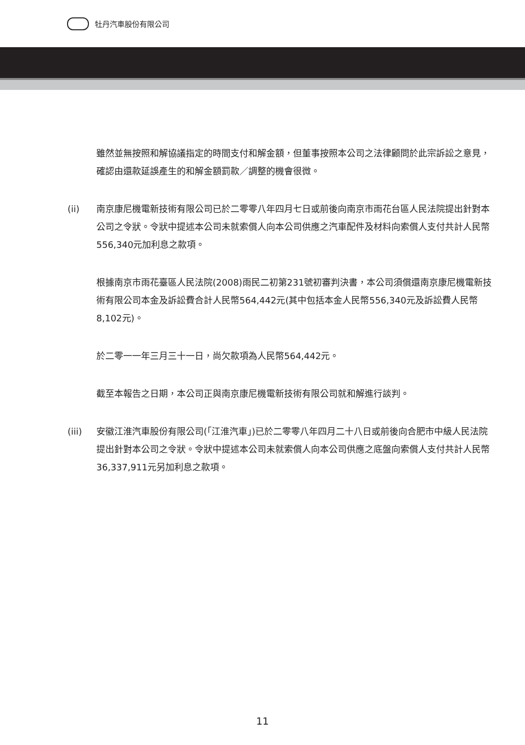牡丹汽車股份有限公司
雖然並無按照和解協議指定的時間支付和解金額，但董事按照本公司之法律顧問於此宗訴訟之意見，確認由還款延誤產生的和解金額罰款／調整的機會很微。
(ii) 南京康尼機電新技術有限公司已於二零零八年四月七日或前後向南京市雨花台區人民法院提出針對本公司之令狀。令狀中提述本公司未就索償人向本公司供應之汽車配件及材料向索償人支付共計人民幣556,340元加利息之款項。
根據南京市雨花臺區人民法院(2008)雨民二初第231號初審判決書，本公司須償還南京康尼機電新技術有限公司本金及訴訟費合計人民幣564,442元(其中包括本金人民幣556,340元及訴訟費人民幣8,102元)。
於二零一一年三月三十一日，尚欠款項為人民幣564,442元。
截至本報告之日期，本公司正與南京康尼機電新技術有限公司就和解進行談判。
(iii) 安徽江淮汽車股份有限公司(「江淮汽車」)已於二零零八年四月二十八日或前後向合肥市中級人民法院提出針對本公司之令狀。令狀中提述本公司未就索償人向本公司供應之底盤向索償人支付共計人民幣36,337,911元另加利息之款項。
11